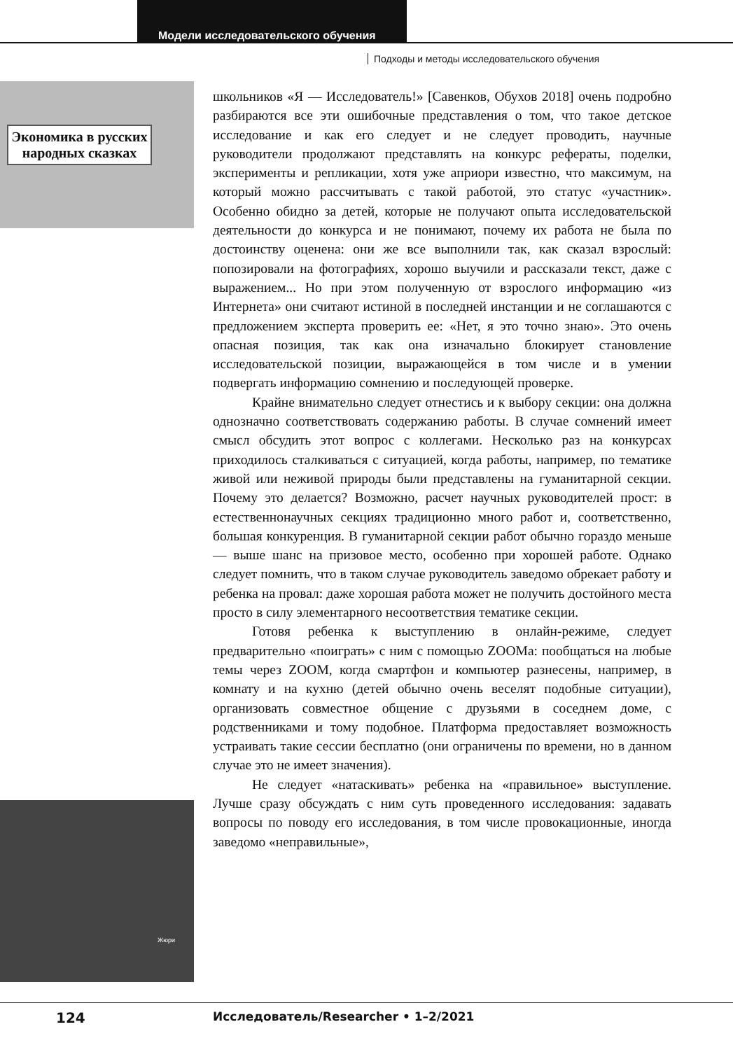Модели исследовательского обучения
Подходы и методы исследовательского обучения
Экономика в русских народных сказках
Жюри
школьников «Я — Исследователь!» [Савенков, Обухов 2018] очень подробно разбираются все эти ошибочные представления о том, что такое детское исследование и как его следует и не следует проводить, научные руководители продолжают представлять на конкурс рефераты, поделки, эксперименты и репликации, хотя уже априори известно, что максимум, на который можно рассчитывать с такой работой, это статус «участник». Особенно обидно за детей, которые не получают опыта исследовательской деятельности до конкурса и не понимают, почему их работа не была по достоинству оценена: они же все выполнили так, как сказал взрослый: попозировали на фотографиях, хорошо выучили и рассказали текст, даже с выражением... Но при этом полученную от взрослого информацию «из Интернета» они считают истиной в последней инстанции и не соглашаются с предложением эксперта проверить ее: «Нет, я это точно знаю». Это очень опасная позиция, так как она изначально блокирует становление исследовательской позиции, выражающейся в том числе и в умении подвергать информацию сомнению и последующей проверке.
Крайне внимательно следует отнестись и к выбору секции: она должна однозначно соответствовать содержанию работы. В случае сомнений имеет смысл обсудить этот вопрос с коллегами. Несколько раз на конкурсах приходилось сталкиваться с ситуацией, когда работы, например, по тематике живой или неживой природы были представлены на гуманитарной секции. Почему это делается? Возможно, расчет научных руководителей прост: в естественнонаучных секциях традиционно много работ и, соответственно, большая конкуренция. В гуманитарной секции работ обычно гораздо меньше — выше шанс на призовое место, особенно при хорошей работе. Однако следует помнить, что в таком случае руководитель заведомо обрекает работу и ребенка на провал: даже хорошая работа может не получить достойного места просто в силу элементарного несоответствия тематике секции.
Готовя ребенка к выступлению в онлайн-режиме, следует предварительно «поиграть» с ним с помощью ZOOMа: пообщаться на любые темы через ZOOM, когда смартфон и компьютер разнесены, например, в комнату и на кухню (детей обычно очень веселят подобные ситуации), организовать совместное общение с друзьями в соседнем доме, с родственниками и тому подобное. Платформа предоставляет возможность устраивать такие сессии бесплатно (они ограничены по времени, но в данном случае это не имеет значения).
Не следует «натаскивать» ребенка на «правильное» выступление. Лучше сразу обсуждать с ним суть проведенного исследования: задавать вопросы по поводу его исследования, в том числе провокационные, иногда заведомо «неправильные»,
124
Исследователь/Researcher • 1–2/2021